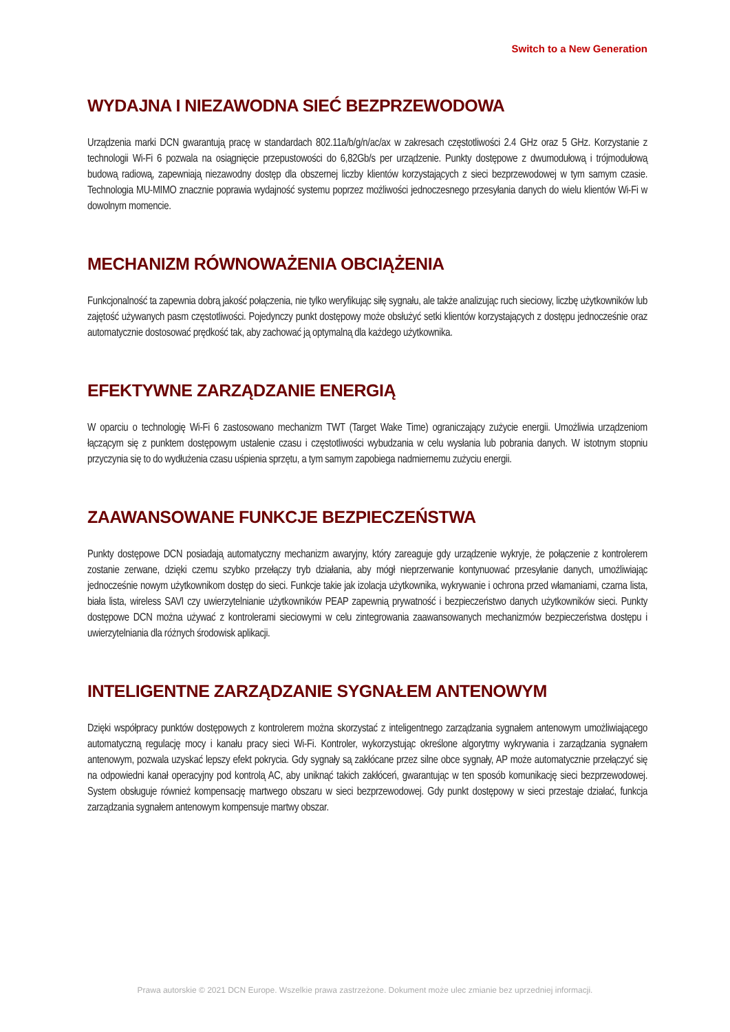Switch to a New Generation
WYDAJNA I NIEZAWODNA SIEĆ BEZPRZEWODOWA
Urządzenia marki DCN gwarantują pracę w standardach 802.11a/b/g/n/ac/ax w zakresach częstotliwości 2.4 GHz oraz 5 GHz. Korzystanie z technologii Wi-Fi 6 pozwala na osiągnięcie przepustowości do 6,82Gb/s per urządzenie. Punkty dostępowe z dwumodułową i trójmodułową budową radiową, zapewniają niezawodny dostęp dla obszernej liczby klientów korzystających z sieci bezprzewodowej w tym samym czasie. Technologia MU-MIMO znacznie poprawia wydajność systemu poprzez możliwości jednoczesnego przesyłania danych do wielu klientów Wi-Fi w dowolnym momencie.
MECHANIZM RÓWNOWAŻENIA OBCIĄŻENIA
Funkcjonalność ta zapewnia dobrą jakość połączenia, nie tylko weryfikując siłę sygnału, ale także analizując ruch sieciowy, liczbę użytkowników lub zajętość używanych pasm częstotliwości. Pojedynczy punkt dostępowy może obsłużyć setki klientów korzystających z dostępu jednocześnie oraz automatycznie dostosować prędkość tak, aby zachować ją optymalną dla każdego użytkownika.
EFEKTYWNE ZARZĄDZANIE ENERGIĄ
W oparciu o technologię Wi-Fi 6 zastosowano mechanizm TWT (Target Wake Time) ograniczający zużycie energii. Umożliwia urządzeniom łączącym się z punktem dostępowym ustalenie czasu i częstotliwości wybudzania w celu wysłania lub pobrania danych. W istotnym stopniu przyczynia się to do wydłużenia czasu uśpienia sprzętu, a tym samym zapobiega nadmiernemu zużyciu energii.
ZAAWANSOWANE FUNKCJE BEZPIECZEŃSTWA
Punkty dostępowe DCN posiadają automatyczny mechanizm awaryjny, który zareaguje gdy urządzenie wykryje, że połączenie z kontrolerem zostanie zerwane, dzięki czemu szybko przełączy tryb działania, aby mógł nieprzerwanie kontynuować przesyłanie danych, umożliwiając jednocześnie nowym użytkownikom dostęp do sieci. Funkcje takie jak izolacja użytkownika, wykrywanie i ochrona przed włamaniami, czarna lista, biała lista, wireless SAVI czy uwierzytelnianie użytkowników PEAP zapewnią prywatność i bezpieczeństwo danych użytkowników sieci. Punkty dostępowe DCN można używać z kontrolerami sieciowymi w celu zintegrowania zaawansowanych mechanizmów bezpieczeństwa dostępu i uwierzytelniania dla różnych środowisk aplikacji.
INTELIGENTNE ZARZĄDZANIE SYGNAŁEM ANTENOWYM
Dzięki współpracy punktów dostępowych z kontrolerem można skorzystać z inteligentnego zarządzania sygnałem antenowym umożliwiającego automatyczną regulację mocy i kanału pracy sieci Wi-Fi. Kontroler, wykorzystując określone algorytmy wykrywania i zarządzania sygnałem antenowym, pozwala uzyskać lepszy efekt pokrycia. Gdy sygnały są zakłócane przez silne obce sygnały, AP może automatycznie przełączyć się na odpowiedni kanał operacyjny pod kontrolą AC, aby uniknąć takich zakłóceń, gwarantując w ten sposób komunikację sieci bezprzewodowej. System obsługuje również kompensację martwego obszaru w sieci bezprzewodowej. Gdy punkt dostępowy w sieci przestaje działać, funkcja zarządzania sygnałem antenowym kompensuje martwy obszar.
Prawa autorskie © 2021 DCN Europe. Wszelkie prawa zastrzeżone. Dokument może ulec zmianie bez uprzedniej informacji.